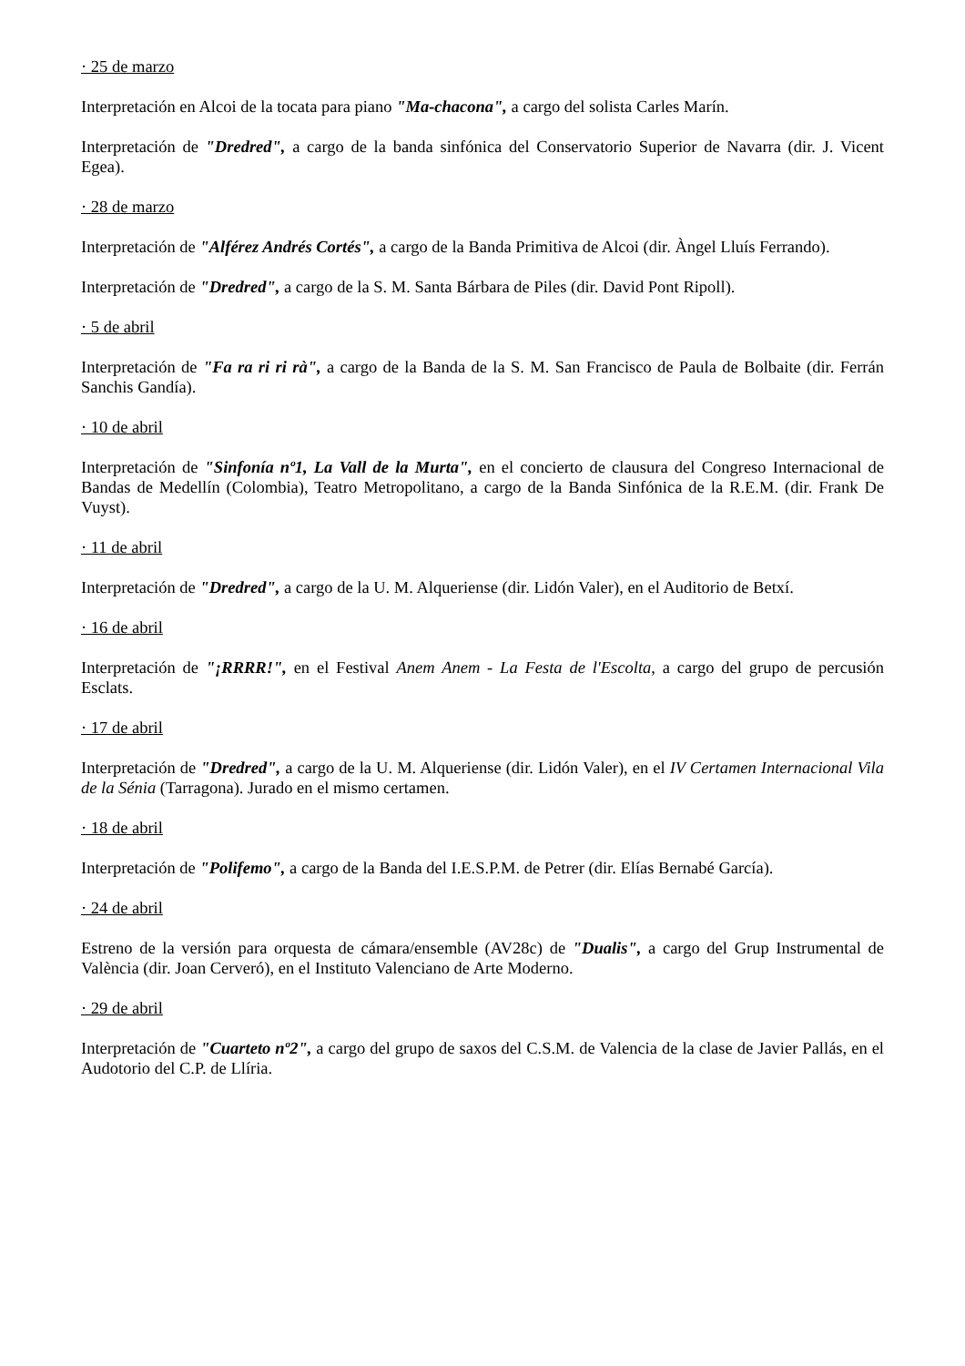· 25 de marzo
Interpretación en Alcoi de la tocata para piano "Ma-chacona", a cargo del solista Carles Marín.
Interpretación de "Dredred", a cargo de la banda sinfónica del Conservatorio Superior de Navarra (dir. J. Vicent Egea).
· 28 de marzo
Interpretación de "Alférez Andrés Cortés", a cargo de la Banda Primitiva de Alcoi (dir. Àngel Lluís Ferrando).
Interpretación de "Dredred", a cargo de la S. M. Santa Bárbara de Piles (dir. David Pont Ripoll).
· 5 de abril
Interpretación de "Fa ra ri ri rà", a cargo de la Banda de la S. M. San Francisco de Paula de Bolbaite (dir. Ferrán Sanchis Gandía).
· 10 de abril
Interpretación de "Sinfonía nº1, La Vall de la Murta", en el concierto de clausura del Congreso Internacional de Bandas de Medellín (Colombia), Teatro Metropolitano, a cargo de la Banda Sinfónica de la R.E.M. (dir. Frank De Vuyst).
· 11 de abril
Interpretación de "Dredred", a cargo de la U. M. Alqueriense (dir. Lidón Valer), en el Auditorio de Betxí.
· 16 de abril
Interpretación de "¡RRRR!", en el Festival Anem Anem - La Festa de l'Escolta, a cargo del grupo de percusión Esclats.
· 17 de abril
Interpretación de "Dredred", a cargo de la U. M. Alqueriense (dir. Lidón Valer), en el IV Certamen Internacional Vila de la Sénia (Tarragona). Jurado en el mismo certamen.
· 18 de abril
Interpretación de "Polifemo", a cargo de la Banda del I.E.S.P.M. de Petrer (dir. Elías Bernabé García).
· 24 de abril
Estreno de la versión para orquesta de cámara/ensemble (AV28c) de "Dualis", a cargo del Grup Instrumental de València (dir. Joan Cerveró), en el Instituto Valenciano de Arte Moderno.
· 29 de abril
Interpretación de "Cuarteto nº2", a cargo del grupo de saxos del C.S.M. de Valencia de la clase de Javier Pallás, en el Audotorio del C.P. de Llíria.